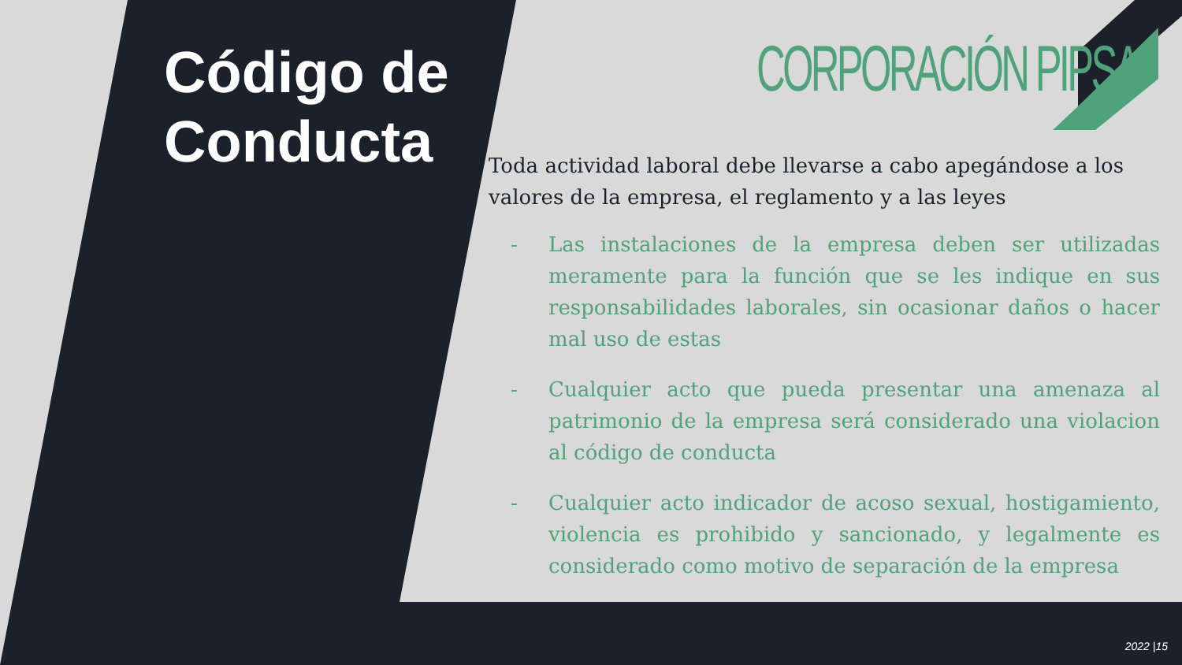Código de
Conducta
CORPORACIÓN PIPSA
Toda actividad laboral debe llevarse a cabo apegándose a los valores de la empresa, el reglamento y a las leyes
- Las instalaciones de la empresa deben ser utilizadas meramente para la función que se les indique en sus responsabilidades laborales, sin ocasionar daños o hacer mal uso de estas
- Cualquier acto que pueda presentar una amenaza al patrimonio de la empresa será considerado una violacion al código de conducta
- Cualquier acto indicador de acoso sexual, hostigamiento, violencia es prohibido y sancionado, y legalmente es considerado como motivo de separación de la empresa
2022 |15